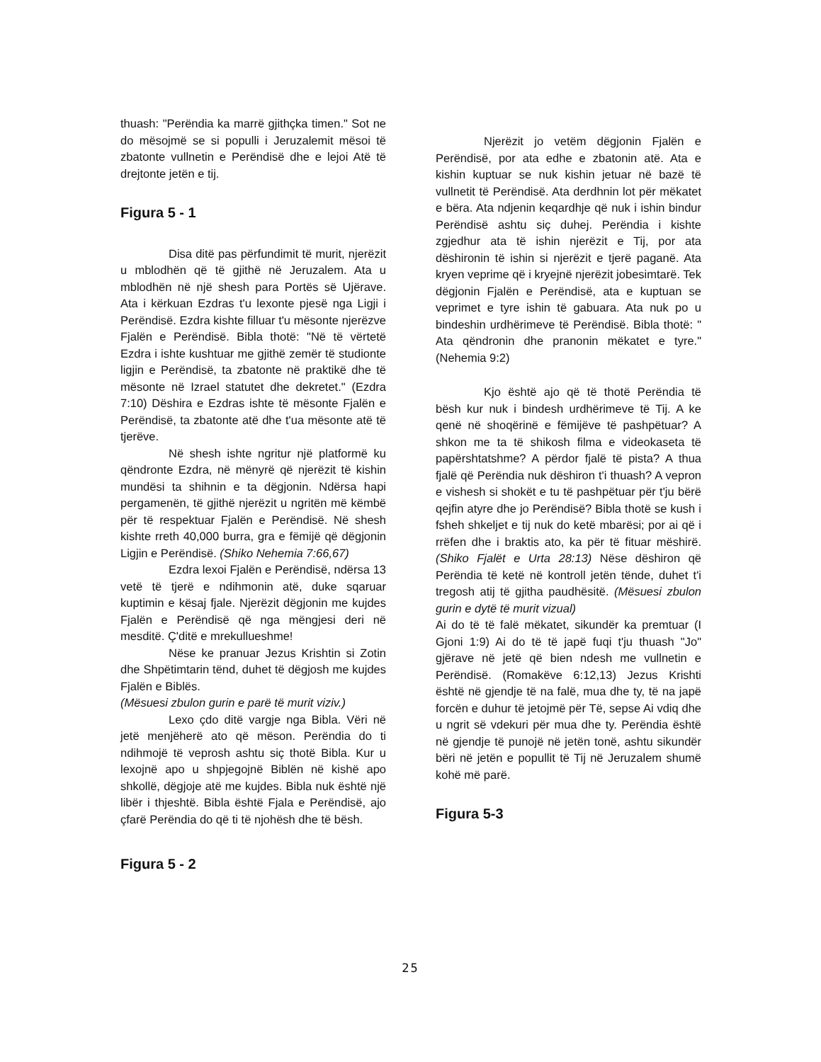thuash: "Perëndia ka marrë gjithçka timen." Sot ne do mësojmë se si populli i Jeruzalemit mësoi të zbatonte vullnetin e Perëndisë dhe e lejoi Atë të drejtonte jetën e tij.
Figura 5 - 1
Disa ditë pas përfundimit të murit, njerëzit u mblodhën që të gjithë në Jeruzalem. Ata u mblodhën në një shesh para Portës së Ujërave. Ata i kërkuan Ezdras t'u lexonte pjesë nga Ligji i Perëndisë. Ezdra kishte filluar t'u mësonte njerëzve Fjalën e Perëndisë. Bibla thotë: "Në të vërtetë Ezdra i ishte kushtuar me gjithë zemër të studionte ligjin e Perëndisë, ta zbatonte në praktikë dhe të mësonte në Izrael statutet dhe dekretet." (Ezdra 7:10) Dëshira e Ezdras ishte të mësonte Fjalën e Perëndisë, ta zbatonte atë dhe t'ua mësonte atë të tjerëve.
Në shesh ishte ngritur një platformë ku qëndronte Ezdra, në mënyrë që njerëzit të kishin mundësi ta shihnin e ta dëgjonin. Ndërsa hapi pergamenën, të gjithë njerëzit u ngritën më këmbë për të respektuar Fjalën e Perëndisë. Në shesh kishte rreth 40,000 burra, gra e fëmijë që dëgjonin Ligjin e Perëndisë. (Shiko Nehemia 7:66,67)
Ezdra lexoi Fjalën e Perëndisë, ndërsa 13 vetë të tjerë e ndihmonin atë, duke sqaruar kuptimin e kësaj fjale. Njerëzit dëgjonin me kujdes Fjalën e Perëndisë që nga mëngjesi deri në mesditë. Ç'ditë e mrekullueshme!
Nëse ke pranuar Jezus Krishtin si Zotin dhe Shpëtimtarin tënd, duhet të dëgjosh me kujdes Fjalën e Biblës.
(Mësuesi zbulon gurin e parë të murit viziv.)
Lexo çdo ditë vargje nga Bibla. Vëri në jetë menjëherë ato që mëson. Perëndia do ti ndihmojë të veprosh ashtu siç thotë Bibla. Kur u lexojnë apo u shpjegojnë Biblën në kishë apo shkollë, dëgjoje atë me kujdes. Bibla nuk është një libër i thjeshtë. Bibla është Fjala e Perëndisë, ajo çfarë Perëndia do që ti të njohësh dhe të bësh.
Figura 5 - 2
Njerëzit jo vetëm dëgjonin Fjalën e Perëndisë, por ata edhe e zbatonin atë. Ata e kishin kuptuar se nuk kishin jetuar në bazë të vullnetit të Perëndisë. Ata derdhnin lot për mëkatet e bëra. Ata ndjenin keqardhje që nuk i ishin bindur Perëndisë ashtu siç duhej. Perëndia i kishte zgjedhur ata të ishin njerëzit e Tij, por ata dëshironin të ishin si njerëzit e tjerë paganë. Ata kryen veprime që i kryejnë njerëzit jobesimtarë. Tek dëgjonin Fjalën e Perëndisë, ata e kuptuan se veprimet e tyre ishin të gabuara. Ata nuk po u bindeshin urdhërimeve të Perëndisë. Bibla thotë: " Ata qëndronin dhe pranonin mëkatet e tyre." (Nehemia 9:2)
Kjo është ajo që të thotë Perëndia të bësh kur nuk i bindesh urdhërimeve të Tij. A ke qenë në shoqërinë e fëmijëve të pashpëtuar? A shkon me ta të shikosh filma e videokaseta të papërshtatshme? A përdor fjalë të pista? A thua fjalë që Perëndia nuk dëshiron t'i thuash? A vepron e vishesh si shokët e tu të pashpëtuar për t'ju bërë qejfin atyre dhe jo Perëndisë? Bibla thotë se kush i fsheh shkeljet e tij nuk do ketë mbarësi; por ai që i rrëfen dhe i braktis ato, ka për të fituar mëshirë. (Shiko Fjalët e Urta 28:13) Nëse dëshiron që Perëndia të ketë në kontroll jetën tënde, duhet t'i tregosh atij të gjitha paudhësitë. (Mësuesi zbulon gurin e dytë të murit vizual)
Ai do të të falë mëkatet, sikundër ka premtuar (I Gjoni 1:9) Ai do të të japë fuqi t'ju thuash "Jo" gjërave në jetë që bien ndesh me vullnetin e Perëndisë. (Romakëve 6:12,13) Jezus Krishti është në gjendje të na falë, mua dhe ty, të na japë forcën e duhur të jetojmë për Të, sepse Ai vdiq dhe u ngrit së vdekuri për mua dhe ty. Perëndia është në gjendje të punojë në jetën tonë, ashtu sikundër bëri në jetën e popullit të Tij në Jeruzalem shumë kohë më parë.
Figura 5-3
25